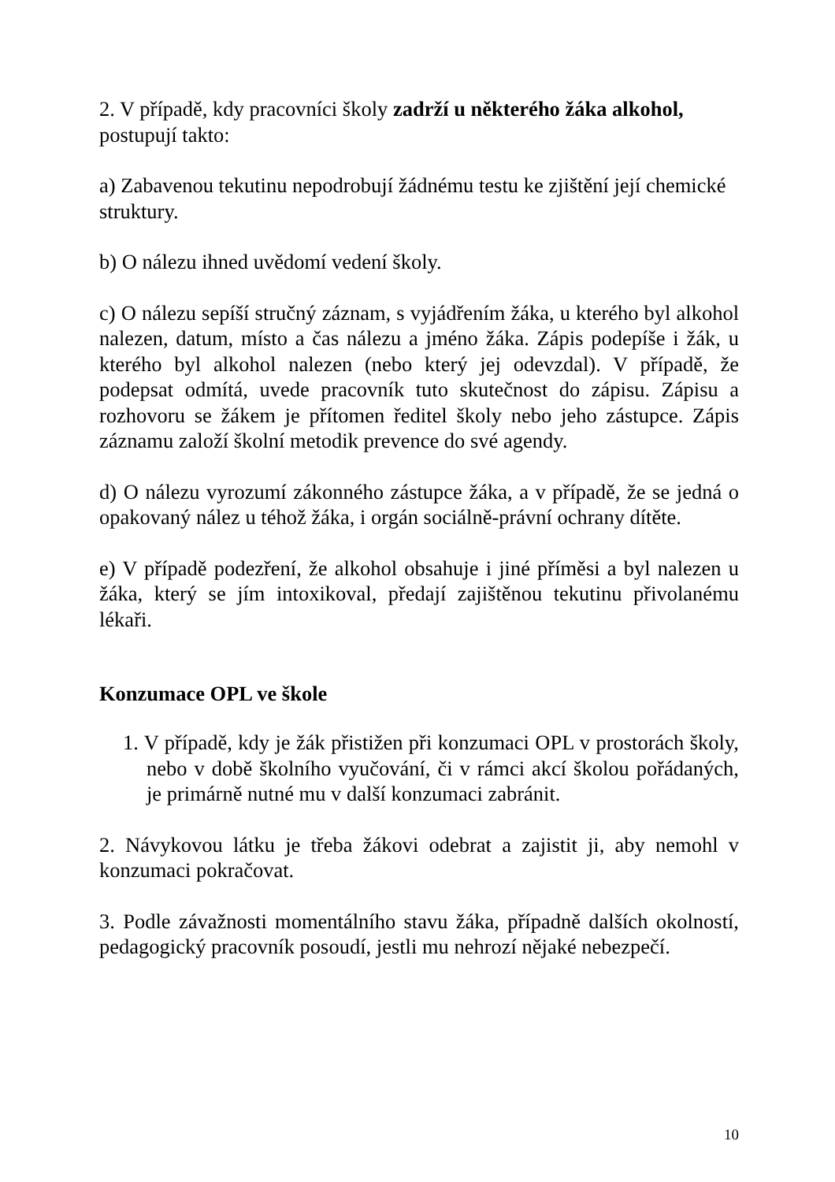2. V případě, kdy pracovníci školy zadrží u některého žáka alkohol, postupují takto:
a) Zabavenou tekutinu nepodrobují žádnému testu ke zjištění její chemické struktury.
b) O nálezu ihned uvědomí vedení školy.
c) O nálezu sepíší stručný záznam, s vyjádřením žáka, u kterého byl alkohol nalezen, datum, místo a čas nálezu a jméno žáka. Zápis podepíše i žák, u kterého byl alkohol nalezen (nebo který jej odevzdal). V případě, že podepsat odmítá, uvede pracovník tuto skutečnost do zápisu. Zápisu a rozhovoru se žákem je přítomen ředitel školy nebo jeho zástupce. Zápis záznamu založí školní metodik prevence do své agendy.
d) O nálezu vyrozumí zákonného zástupce žáka, a v případě, že se jedná o opakovaný nález u téhož žáka, i orgán sociálně-právní ochrany dítěte.
e) V případě podezření, že alkohol obsahuje i jiné příměsi a byl nalezen u žáka, který se jím intoxikoval, předají zajištěnou tekutinu přivolanému lékaři.
Konzumace OPL ve škole
1. V případě, kdy je žák přistižen při konzumaci OPL v prostorách školy, nebo v době školního vyučování, či v rámci akcí školou pořádaných, je primárně nutné mu v další konzumaci zabránit.
2. Návykovou látku je třeba žákovi odebrat a zajistit ji, aby nemohl v konzumaci pokračovat.
3. Podle závažnosti momentálního stavu žáka, případně dalších okolností, pedagogický pracovník posoudí, jestli mu nehrozí nějaké nebezpečí.
10